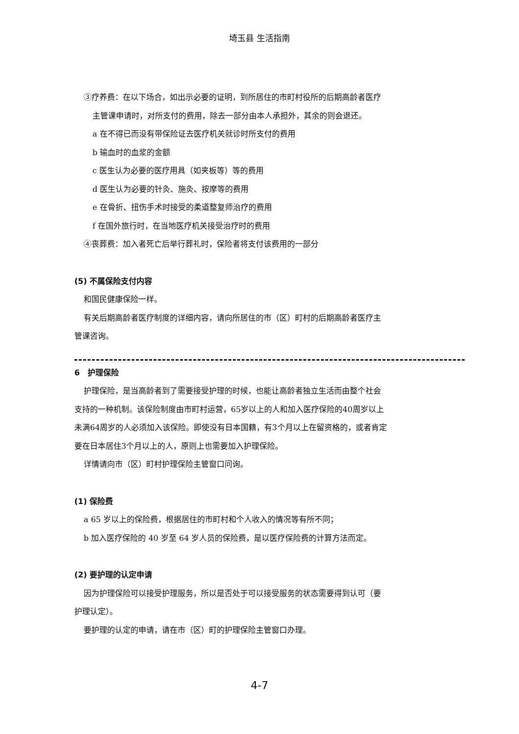埼玉县 生活指南
③疗养费：在以下场合，如出示必要的证明，到所居住的市町村役所的后期高龄者医疗
主管课申请时，对所支付的费用，除去一部分由本人承担外，其余的则会退还。
a 在不得已而没有带保险证去医疗机关就诊时所支付的费用
b 输血时的血浆的金额
c 医生认为必要的医疗用具（如夹板等）等的费用
d 医生认为必要的针灸、施灸、按摩等的费用
e 在骨折、扭伤手术时接受的柔道整复师治疗的费用
f 在国外旅行时，在当地医疗机关接受治疗时的费用
④丧葬费：加入者死亡后举行葬礼时，保险者将支付该费用的一部分
(5) 不属保险支付内容
和国民健康保险一样。
有关后期高龄者医疗制度的详细内容，请向所居住的市（区）町村的后期高龄者医疗主
管课咨询。
6　护理保险
护理保险，是当高龄者到了需要接受护理的时候，也能让高龄者独立生活而由整个社会
支持的一种机制。该保险制度由市町村运营，65岁以上的人和加入医疗保险的40周岁以上
未满64周岁的人必须加入该保险。即使没有日本国籍，有3个月以上在留资格的，或者肯定
要在日本居住3个月以上的人，原则上也需要加入护理保险。
详情请向市（区）町村护理保险主管窗口问询。
(1) 保险费
a 65 岁以上的保险费，根据居住的市町村和个人收入的情况等有所不同；
b 加入医疗保险的 40 岁至 64 岁人员的保险费，是以医疗保险费的计算方法而定。
(2) 要护理的认定申请
因为护理保险可以接受护理服务，所以是否处于可以接受服务的状态需要得到认可（要
护理认定）。
要护理的认定的申请，请在市（区）町的护理保险主管窗口办理。
4-7